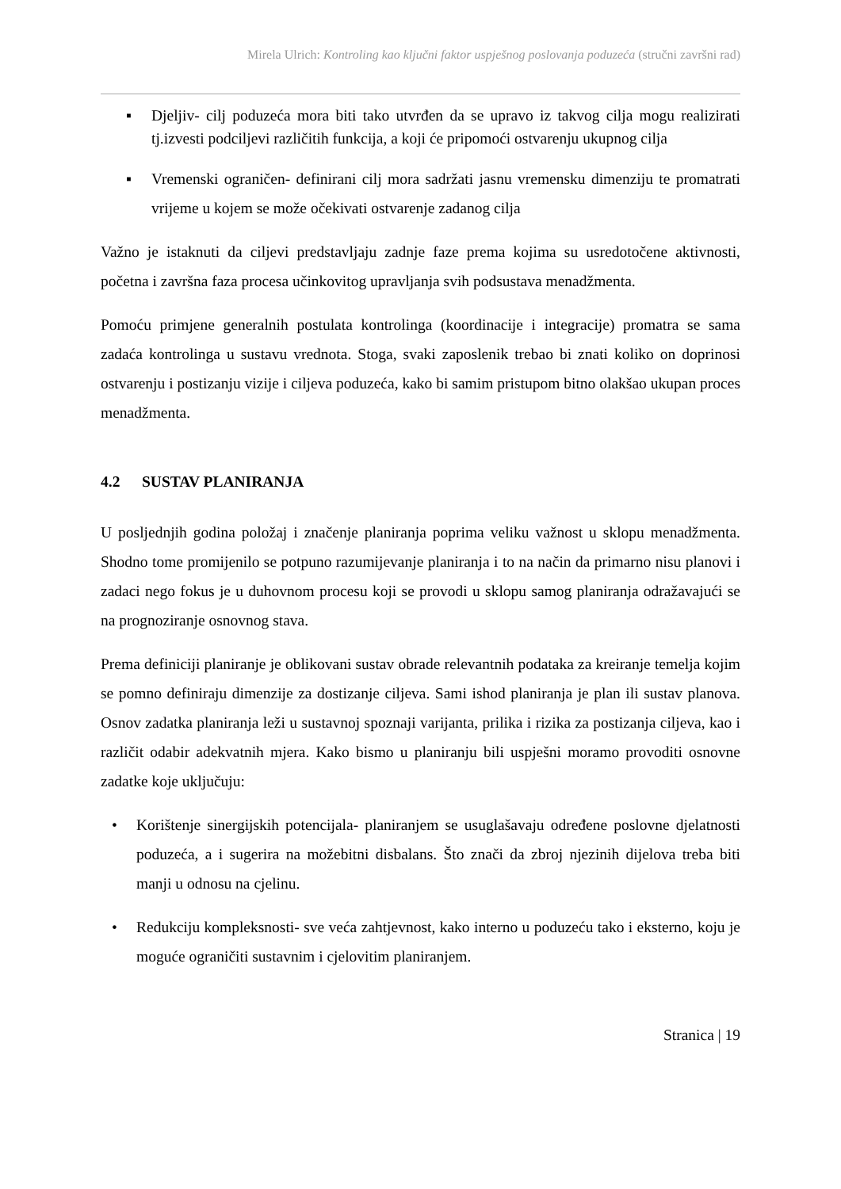Mirela Ulrich: Kontroling kao ključni faktor uspješnog poslovanja poduzeća (stručni završni rad)
▪ Djeljiv- cilj poduzeća mora biti tako utvrđen da se upravo iz takvog cilja mogu realizirati tj.izvesti podciljevi različitih funkcija, a koji će pripomoći ostvarenju ukupnog cilja
▪ Vremenski ograničen- definirani cilj mora sadržati jasnu vremensku dimenziju te promatrati vrijeme u kojem se može očekivati ostvarenje zadanog cilja
Važno je istaknuti da ciljevi predstavljaju zadnje faze prema kojima su usredotočene aktivnosti, početna i završna faza procesa učinkovitog upravljanja svih podsustava menadžmenta.
Pomoću primjene generalnih postulata kontrolinga (koordinacije i integracije) promatra se sama zadaća kontrolinga u sustavu vrednota. Stoga, svaki zaposlenik trebao bi znati koliko on doprinosi ostvarenju i postizanju vizije i ciljeva poduzeća, kako bi samim pristupom bitno olakšao ukupan proces menadžmenta.
4.2 SUSTAV PLANIRANJA
U posljednjih godina položaj i značenje planiranja poprima veliku važnost u sklopu menadžmenta. Shodno tome promijenilo se potpuno razumijevanje planiranja i to na način da primarno nisu planovi i zadaci nego fokus je u duhovnom procesu koji se provodi u sklopu samog planiranja odražavajući se na prognoziranje osnovnog stava.
Prema definiciji planiranje je oblikovani sustav obrade relevantnih podataka za kreiranje temelja kojim se pomno definiraju dimenzije za dostizanje ciljeva. Sami ishod planiranja je plan ili sustav planova. Osnov zadatka planiranja leži u sustavnoj spoznaji varijanta, prilika i rizika za postizanja ciljeva, kao i različit odabir adekvatnih mjera. Kako bismo u planiranju bili uspješni moramo provoditi osnovne zadatke koje uključuju:
• Korištenje sinergijskih potencijala- planiranjem se usuglašavaju određene poslovne djelatnosti poduzeća, a i sugerira na možebitni disbalans. Što znači da zbroj njezinih dijelova treba biti manji u odnosu na cjelinu.
• Redukciju kompleksnosti- sve veća zahtjevnost, kako interno u poduzeću tako i eksterno, koju je moguće ograničiti sustavnim i cjelovitim planiranjem.
Stranica | 19